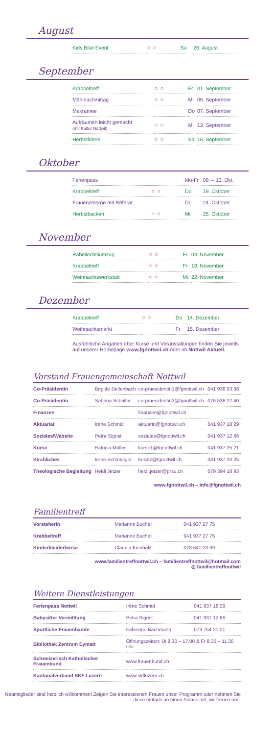August
| Kids Bike Event | ☺ ☺ | Sa | 26. August |
September
| Krabbeltreff | ☺ ☺ | Fr | 01. September |
| Märlinachmittag | ☺ ☺ | Mi | 06. September |
| Makramee | | Do | 07. September |
| Aufräumen leicht gemacht (mit Kultur Nottwil) | ☺ ☺ | Mi | 13. September |
| Herbstbörse | ☺ ☺ | Sa | 16. September |
Oktober
| Ferienpass | | Mo-Fr | 09. – 13. Okt. |
| Krabbeltreff | ☺ ☺ | Do | 19. Oktober |
| Frauenzmorge mit Referat | | Di | 24. Oktober |
| Herbstbacken | ☺ ☺ | Mi | 25. Oktober |
November
| Räbeliechtliumzug | ☺ ☺ | Fr | 03. November |
| Krabbeltreff | ☺ ☺ | Fr | 10. November |
| Weihnachtswerkstatt | ☺ ☺ | Mi | 22. November |
Dezember
| Krabbeltreff | ☺ ☺ | Do | 14. Dezember |
| Weihnachtsmarkt | | Fr | 15. Dezember |
Ausführliche Angaben über Kurse und Veranstaltungen finden Sie jeweils auf unserer Homepage www.fgnottwil.ch oder im Nottwil Aktuell.
Vorstand Frauengemeinschaft Nottwil
| Co-Präsidentin | Brigitte Dellenbach | co-praesidentin1@fgnottwil.ch | 041 938 03 38 |
| Co-Präsidentin | Sabrina Schaller | co-praesidentin2@fgnottwil.ch | 076 538 22 40 |
| Finanzen | | finanzen@fgnottwil.ch | |
| Aktuariat | Irène Schmid | aktuarin@fgnottwil.ch | 041 937 18 29 |
| Soziales/Website | Petra Sigrist | soziales@fgnottwil.ch | 041 937 12 66 |
| Kurse | Patricia Müller | kurse1@fgnottwil.ch | 041 937 25 21 |
| Kirchliches | Irene Schmidiger | beisitz@fgnottwil.ch | 041 937 20 25 |
| Theologische Begleitung | Heidi Jetzer | heidi.jetzer@prsu.ch | 079 394 18 93 |
www.fgnottwil.ch – info@fgnottwil.ch
Familientreff
| Vorsteherin | Marianne Bucheli | 041 937 27 75 |
| Krabbeltreff | Marianne Bucheli | 041 937 27 75 |
| Kinderkleiderbörse | Claudia Kienholz | 078 641 23 09 |
www.familientreffnottwil.ch – familientreffnottwil@hotmail.com
◎ familientreffnottwil
Weitere Dienstleistungen
| Ferienpass Nottwil | Irène Schmid | 041 937 18 29 |
| Babysitter Vermittlung | Petra Sigrist | 041 937 12 66 |
| Sportliche Frauenbande | Fabienne Bachmann | 079 754 21 01 |
| Bibliothek Zentrum Eymatt | Öffnungszeiten: Di 8.30 – 17.00 & Fr 8.30 – 11.30 Uhr | |
| Schweizerisch Katholischer Frauenbund | www.frauenbund.ch | |
| Kantonalverband SKF Luzern | www.skfluzern.ch | |
Neumitglieder sind herzlich willkommen! Zeigen Sie interessierten Frauen unser Programm oder nehmen Sie diese einfach an einen Anlass mit, wir freuen uns!